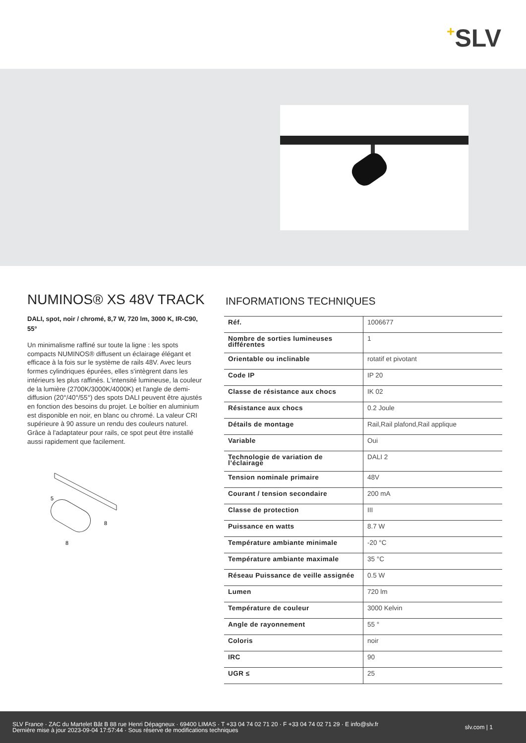+SLV
NUMINOS® XS 48V TRACK
DALI, spot, noir / chromé, 8,7 W, 720 lm, 3000 K, IR-C90, 55°
Un minimalisme raffiné sur toute la ligne : les spots compacts NUMINOS® diffusent un éclairage élégant et efficace à la fois sur le système de rails 48V. Avec leurs formes cylindriques épurées, elles s'intègrent dans les intérieurs les plus raffinés. L'intensité lumineuse, la couleur de la lumière (2700K/3000K/4000K) et l'angle de demi-diffusion (20°/40°/55°) des spots DALI peuvent être ajustés en fonction des besoins du projet. Le boîtier en aluminium est disponible en noir, en blanc ou chromé. La valeur CRI supérieure à 90 assure un rendu des couleurs naturel. Grâce à l'adaptateur pour rails, ce spot peut être installé aussi rapidement que facilement.
5
8
8
INFORMATIONS TECHNIQUES
| Réf. | 1006677 |
| Nombre de sorties lumineuses différentes | 1 |
| Orientable ou inclinable | rotatif et pivotant |
| Code IP | IP 20 |
| Classe de résistance aux chocs | IK 02 |
| Résistance aux chocs | 0.2 Joule |
| Détails de montage | Rail,Rail plafond,Rail applique |
| Variable | Oui |
| Technologie de variation de l’éclairage | DALI 2 |
| Tension nominale primaire | 48V |
| Courant / tension secondaire | 200 mA |
| Classe de protection | III |
| Puissance en watts | 8.7 W |
| Température ambiante minimale | -20 °C |
| Température ambiante maximale | 35 °C |
| Réseau Puissance de veille assignée | 0.5 W |
| Lumen | 720 lm |
| Température de couleur | 3000 Kelvin |
| Angle de rayonnement | 55 ° |
| Coloris | noir |
| IRC | 90 |
| UGR ≤ | 25 |
SLV France · ZAC du Martelet Bât B 88 rue Henri Dépagneux · 69400 LIMAS · T +33 04 74 02 71 20 · F +33 04 74 02 71 29 · E info@slv.fr
Dernière mise à jour 2023-09-04 17:57:44 · Sous réserve de modifications techniques
slv.com | 1